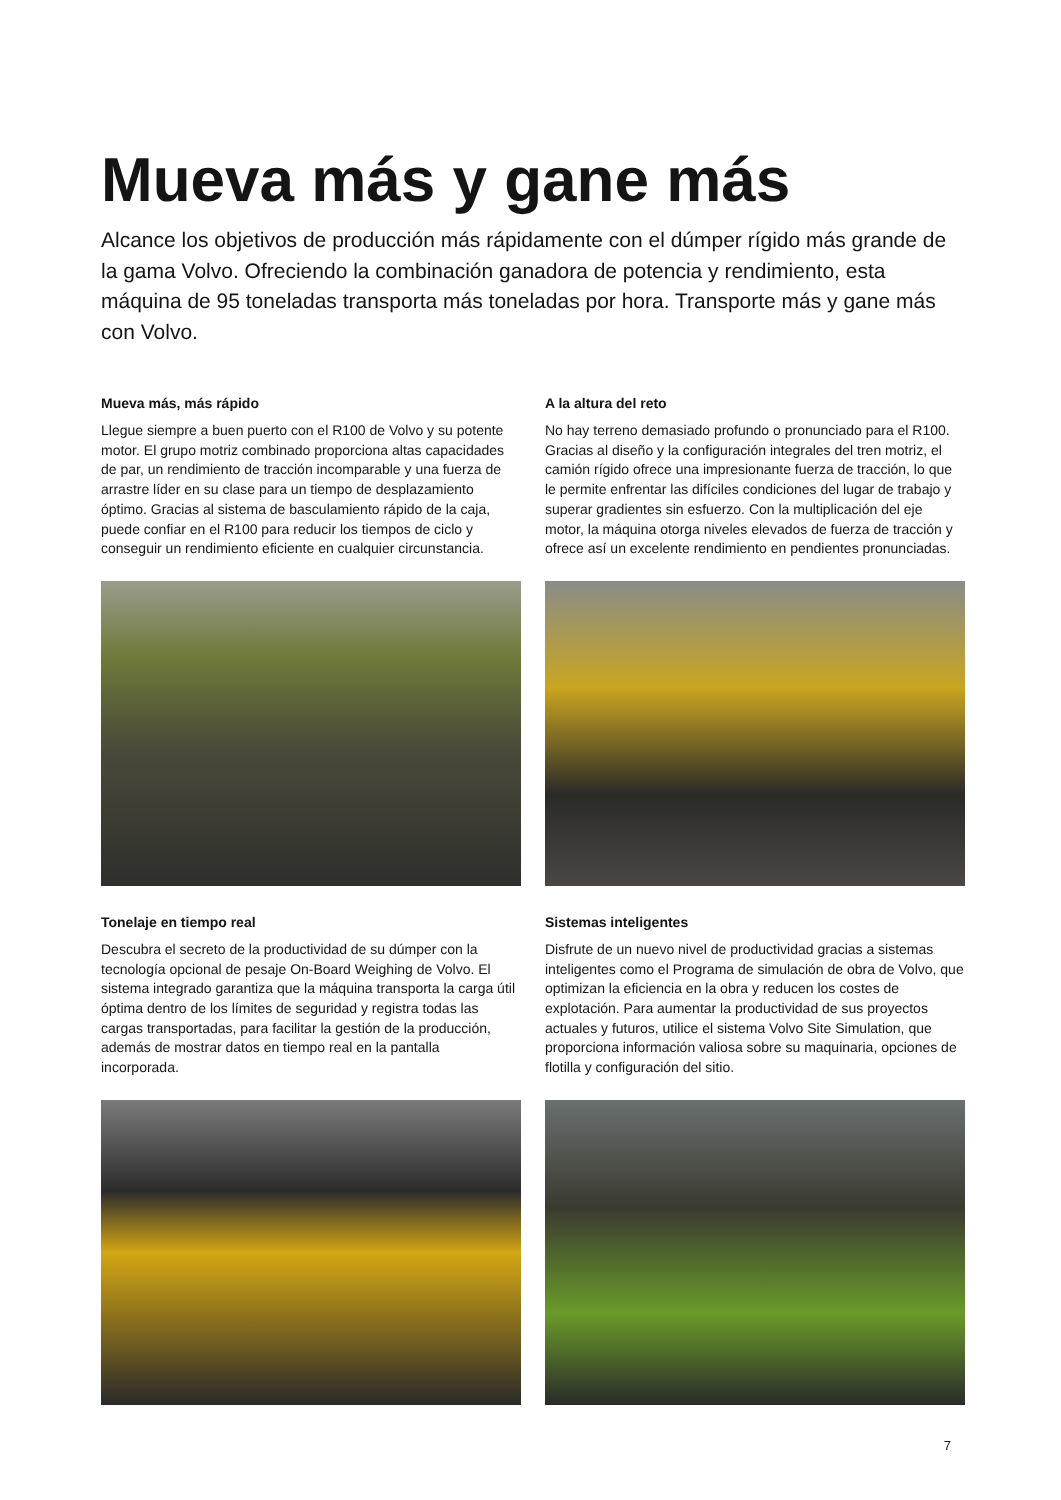Mueva más y gane más
Alcance los objetivos de producción más rápidamente con el dúmper rígido más grande de la gama Volvo. Ofreciendo la combinación ganadora de potencia y rendimiento, esta máquina de 95 toneladas transporta más toneladas por hora. Transporte más y gane más con Volvo.
Mueva más, más rápido
Llegue siempre a buen puerto con el R100 de Volvo y su potente motor. El grupo motriz combinado proporciona altas capacidades de par, un rendimiento de tracción incomparable y una fuerza de arrastre líder en su clase para un tiempo de desplazamiento óptimo. Gracias al sistema de basculamiento rápido de la caja, puede confiar en el R100 para reducir los tiempos de ciclo y conseguir un rendimiento eficiente en cualquier circunstancia.
A la altura del reto
No hay terreno demasiado profundo o pronunciado para el R100. Gracias al diseño y la configuración integrales del tren motriz, el camión rígido ofrece una impresionante fuerza de tracción, lo que le permite enfrentar las difíciles condiciones del lugar de trabajo y superar gradientes sin esfuerzo. Con la multiplicación del eje motor, la máquina otorga niveles elevados de fuerza de tracción y ofrece así un excelente rendimiento en pendientes pronunciadas.
Tonelaje en tiempo real
Descubra el secreto de la productividad de su dúmper con la tecnología opcional de pesaje On-Board Weighing de Volvo. El sistema integrado garantiza que la máquina transporta la carga útil óptima dentro de los límites de seguridad y registra todas las cargas transportadas, para facilitar la gestión de la producción, además de mostrar datos en tiempo real en la pantalla incorporada.
Sistemas inteligentes
Disfrute de un nuevo nivel de productividad gracias a sistemas inteligentes como el Programa de simulación de obra de Volvo, que optimizan la eficiencia en la obra y reducen los costes de explotación. Para aumentar la productividad de sus proyectos actuales y futuros, utilice el sistema Volvo Site Simulation, que proporciona información valiosa sobre su maquinaria, opciones de flotilla y configuración del sitio.
7